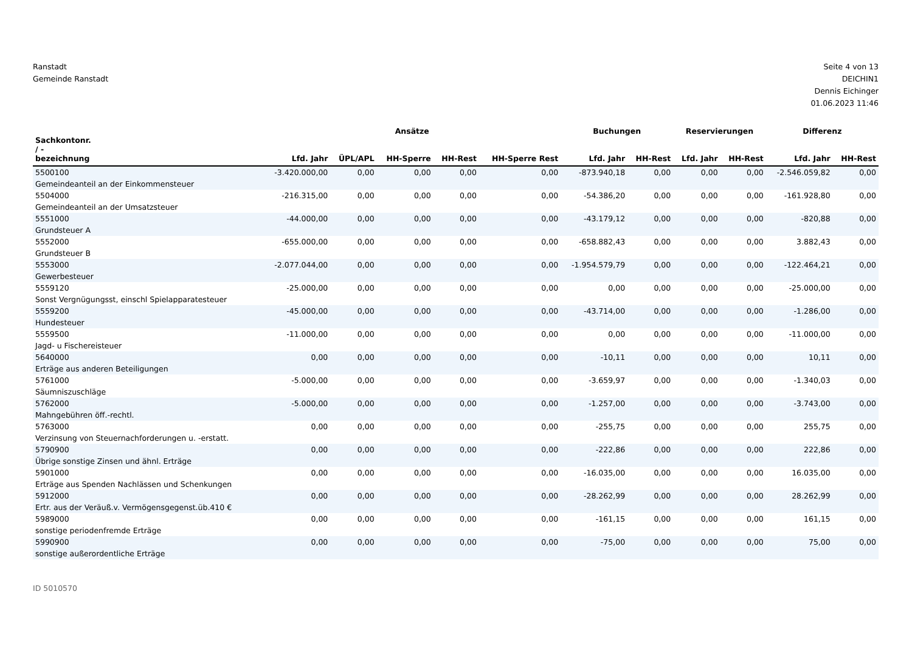Ranstadt
Gemeinde Ranstadt
Seite 4 von 13
DEICHIN1
Dennis Eichinger
01.06.2023 11:46
| | Ansätze | | | | | Buchungen | | Reservierungen | | Differenz | |
| --- | --- | --- | --- | --- | --- | --- | --- | --- | --- | --- | --- |
| Sachkontonr. / - bezeichnung | Lfd. Jahr | ÜPL/APL | HH-Sperre | HH-Rest | HH-Sperre Rest | Lfd. Jahr | HH-Rest | Lfd. Jahr | HH-Rest | Lfd. Jahr | HH-Rest |
| 5500100 Gemeindeanteil an der Einkommensteuer | -3.420.000,00 | 0,00 | 0,00 | 0,00 | 0,00 | -873.940,18 | 0,00 | 0,00 | 0,00 | -2.546.059,82 | 0,00 |
| 5504000 Gemeindeanteil an der Umsatzsteuer | -216.315,00 | 0,00 | 0,00 | 0,00 | 0,00 | -54.386,20 | 0,00 | 0,00 | 0,00 | -161.928,80 | 0,00 |
| 5551000 Grundsteuer A | -44.000,00 | 0,00 | 0,00 | 0,00 | 0,00 | -43.179,12 | 0,00 | 0,00 | 0,00 | -820,88 | 0,00 |
| 5552000 Grundsteuer B | -655.000,00 | 0,00 | 0,00 | 0,00 | 0,00 | -658.882,43 | 0,00 | 0,00 | 0,00 | 3.882,43 | 0,00 |
| 5553000 Gewerbesteuer | -2.077.044,00 | 0,00 | 0,00 | 0,00 | 0,00 | -1.954.579,79 | 0,00 | 0,00 | 0,00 | -122.464,21 | 0,00 |
| 5559120 Sonst Vergnügungsst, einschl Spielapparatesteuer | -25.000,00 | 0,00 | 0,00 | 0,00 | 0,00 | 0,00 | 0,00 | 0,00 | 0,00 | -25.000,00 | 0,00 |
| 5559200 Hundesteuer | -45.000,00 | 0,00 | 0,00 | 0,00 | 0,00 | -43.714,00 | 0,00 | 0,00 | 0,00 | -1.286,00 | 0,00 |
| 5559500 Jagd- u Fischereisteuer | -11.000,00 | 0,00 | 0,00 | 0,00 | 0,00 | 0,00 | 0,00 | 0,00 | 0,00 | -11.000,00 | 0,00 |
| 5640000 Erträge aus anderen Beteiligungen | 0,00 | 0,00 | 0,00 | 0,00 | 0,00 | -10,11 | 0,00 | 0,00 | 0,00 | 10,11 | 0,00 |
| 5761000 Säumniszuschläge | -5.000,00 | 0,00 | 0,00 | 0,00 | 0,00 | -3.659,97 | 0,00 | 0,00 | 0,00 | -1.340,03 | 0,00 |
| 5762000 Mahngebühren öff.-rechtl. | -5.000,00 | 0,00 | 0,00 | 0,00 | 0,00 | -1.257,00 | 0,00 | 0,00 | 0,00 | -3.743,00 | 0,00 |
| 5763000 Verzinsung von Steuernachforderungen u. -erstatt. | 0,00 | 0,00 | 0,00 | 0,00 | 0,00 | -255,75 | 0,00 | 0,00 | 0,00 | 255,75 | 0,00 |
| 5790900 Übrige sonstige Zinsen und ähnl. Erträge | 0,00 | 0,00 | 0,00 | 0,00 | 0,00 | -222,86 | 0,00 | 0,00 | 0,00 | 222,86 | 0,00 |
| 5901000 Erträge aus Spenden Nachlässen und Schenkungen | 0,00 | 0,00 | 0,00 | 0,00 | 0,00 | -16.035,00 | 0,00 | 0,00 | 0,00 | 16.035,00 | 0,00 |
| 5912000 Ertr. aus der Veräuß.v. Vermögensgegenst.üb.410 € | 0,00 | 0,00 | 0,00 | 0,00 | 0,00 | -28.262,99 | 0,00 | 0,00 | 0,00 | 28.262,99 | 0,00 |
| 5989000 sonstige periodenfremde Erträge | 0,00 | 0,00 | 0,00 | 0,00 | 0,00 | -161,15 | 0,00 | 0,00 | 0,00 | 161,15 | 0,00 |
| 5990900 sonstige außerordentliche Erträge | 0,00 | 0,00 | 0,00 | 0,00 | 0,00 | -75,00 | 0,00 | 0,00 | 0,00 | 75,00 | 0,00 |
ID 5010570